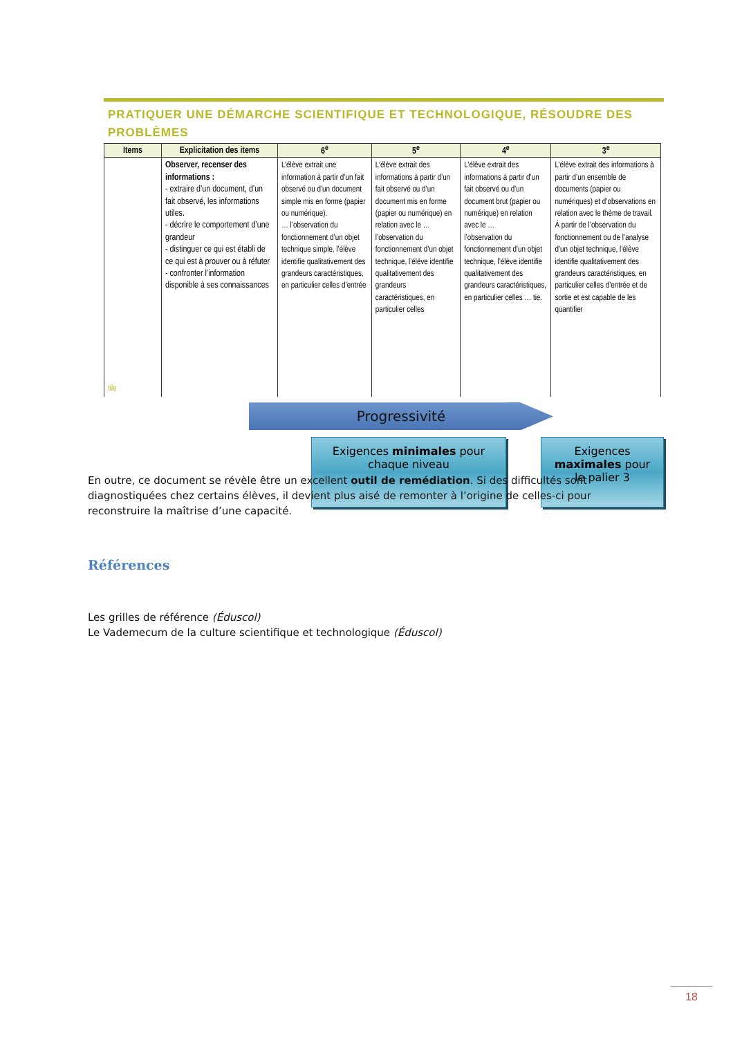PRATIQUER UNE DÉMARCHE SCIENTIFIQUE ET TECHNOLOGIQUE, RÉSOUDRE DES PROBLÈMES
| Items | Explicitation des items | 6<sup>e</sup> | 5<sup>e</sup> | 4<sup>e</sup> | 3<sup>e</sup> |
| --- | --- | --- | --- | --- | --- |
| tile | Observer, recenser des informations : - extraire d’un document, d’un fait observé, les informations utiles. - décrire le comportement d’une grandeur - distinguer ce qui est établi de ce qui est à prouver ou à réfuter - confronter l’information disponible à ses connaissances | L’élève extrait une information à partir d’un fait observé ou d’un document simple mis en forme (papier ou numérique). … l’observation du fonctionnement d’un objet technique simple, l’élève identifie qualitativement des grandeurs caractéristiques, en particulier celles d’entrée | L’élève extrait des informations à partir d’un fait observé ou d’un document mis en forme (papier ou numérique) en relation avec le … l’observation du fonctionnement d’un objet technique, l’élève identifie qualitativement des grandeurs caractéristiques, en particulier celles | L’élève extrait des informations à partir d’un fait observé ou d’un document brut (papier ou numérique) en relation avec le … l’observation du fonctionnement d’un objet technique, l’élève identifie qualitativement des grandeurs caractéristiques, en particulier celles … tie. | L’élève extrait des informations à partir d’un ensemble de documents (papier ou numériques) et d’observations en relation avec le thème de travail. À partir de l’observation du fonctionnement ou de l’analyse d’un objet technique, l’élève identifie qualitativement des grandeurs caractéristiques, en particulier celles d’entrée et de sortie et est capable de les quantifier |
Progressivité
Exigences minimales pour chaque niveau
Exigences maximales pour le palier 3
En outre, ce document se révèle être un excellent outil de remédiation. Si des difficultés sont diagnostiquées chez certains élèves, il devient plus aisé de remonter à l’origine de celles-ci pour reconstruire la maîtrise d’une capacité.
Références
Les grilles de référence (Éduscol)
Le Vademecum de la culture scientifique et technologique (Éduscol)
18